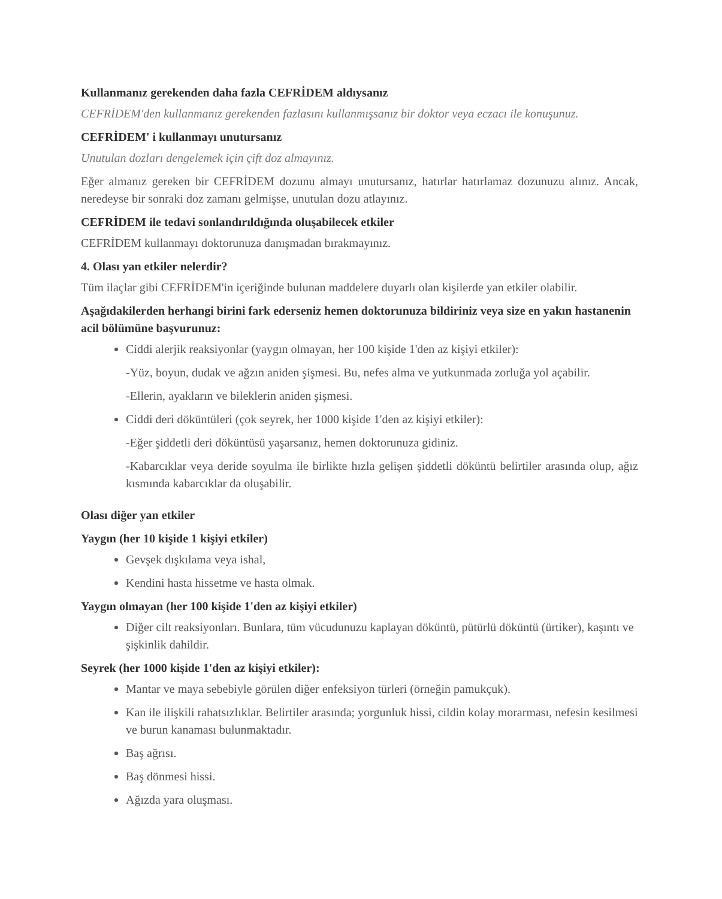Kullanmanız gerekenden daha fazla CEFRİDEM aldıysanız
CEFRİDEM'den kullanmanız gerekenden fazlasını kullanmışsanız bir doktor veya eczacı ile konuşunuz.
CEFRİDEM' i kullanmayı unutursanız
Unutulan dozları dengelemek için çift doz almayınız.
Eğer almanız gereken bir CEFRİDEM dozunu almayı unutursanız, hatırlar hatırlamaz dozunuzu alınız. Ancak, neredeyse bir sonraki doz zamanı gelmişse, unutulan dozu atlayınız.
CEFRİDEM ile tedavi sonlandırıldığında oluşabilecek etkiler
CEFRİDEM kullanmayı doktorunuza danışmadan bırakmayınız.
4. Olası yan etkiler nelerdir?
Tüm ilaçlar gibi CEFRİDEM'in içeriğinde bulunan maddelere duyarlı olan kişilerde yan etkiler olabilir.
Aşağıdakilerden herhangi birini fark ederseniz hemen doktorunuza bildiriniz veya size en yakın hastanenin acil bölümüne başvurunuz:
Ciddi alerjik reaksiyonlar (yaygın olmayan, her 100 kişide 1'den az kişiyi etkiler):
-Yüz, boyun, dudak ve ağzın aniden şişmesi. Bu, nefes alma ve yutkunmada zorluğa yol açabilir.
-Ellerin, ayakların ve bileklerin aniden şişmesi.
Ciddi deri döküntüleri (çok seyrek, her 1000 kişide 1'den az kişiyi etkiler):
-Eğer şiddetli deri döküntüsü yaşarsanız, hemen doktorunuza gidiniz.
-Kabarcıklar veya deride soyulma ile birlikte hızla gelişen şiddetli döküntü belirtiler arasında olup, ağız kısmında kabarcıklar da oluşabilir.
Olası diğer yan etkiler
Yaygın (her 10 kişide 1 kişiyi etkiler)
Gevşek dışkılama veya ishal,
Kendini hasta hissetme ve hasta olmak.
Yaygın olmayan (her 100 kişide 1'den az kişiyi etkiler)
Diğer cilt reaksiyonları. Bunlara, tüm vücudunuzu kaplayan döküntü, pütürlü döküntü (ürtiker), kaşıntı ve şişkinlik dahildir.
Seyrek (her 1000 kişide 1'den az kişiyi etkiler):
Mantar ve maya sebebiyle görülen diğer enfeksiyon türleri (örneğin pamukçuk).
Kan ile ilişkili rahatsızlıklar. Belirtiler arasında; yorgunluk hissi, cildin kolay morarması, nefesin kesilmesi ve burun kanaması bulunmaktadır.
Baş ağrısı.
Baş dönmesi hissi.
Ağızda yara oluşması.